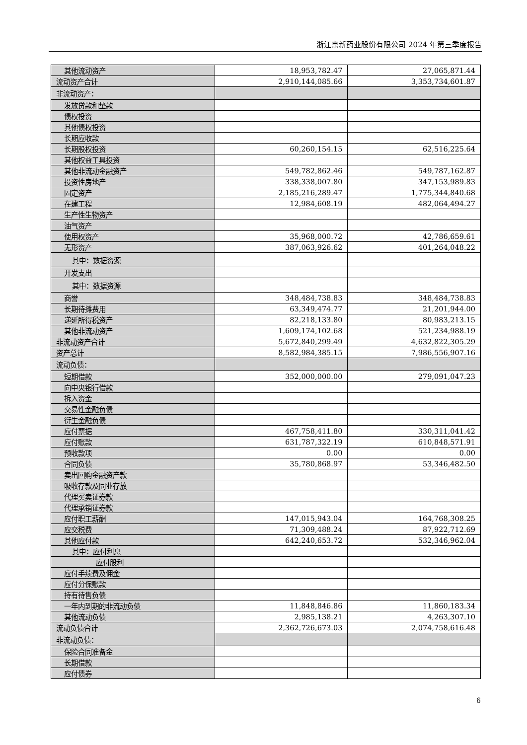浙江京新药业股份有限公司 2024 年第三季度报告
| 其他流动资产 | 18,953,782.47 | 27,065,871.44 |
| 流动资产合计 | 2,910,144,085.66 | 3,353,734,601.87 |
| 非流动资产： | | |
| 发放贷款和垫款 | | |
| 债权投资 | | |
| 其他债权投资 | | |
| 长期应收款 | | |
| 长期股权投资 | 60,260,154.15 | 62,516,225.64 |
| 其他权益工具投资 | | |
| 其他非流动金融资产 | 549,782,862.46 | 549,787,162.87 |
| 投资性房地产 | 338,338,007.80 | 347,153,989.83 |
| 固定资产 | 2,185,216,289.47 | 1,775,344,840.68 |
| 在建工程 | 12,984,608.19 | 482,064,494.27 |
| 生产性生物资产 | | |
| 油气资产 | | |
| 使用权资产 | 35,968,000.72 | 42,786,659.61 |
| 无形资产 | 387,063,926.62 | 401,264,048.22 |
| 其中：数据资源 | | |
| 开发支出 | | |
| 其中：数据资源 | | |
| 商誉 | 348,484,738.83 | 348,484,738.83 |
| 长期待摊费用 | 63,349,474.77 | 21,201,944.00 |
| 递延所得税资产 | 82,218,133.80 | 80,983,213.15 |
| 其他非流动资产 | 1,609,174,102.68 | 521,234,988.19 |
| 非流动资产合计 | 5,672,840,299.49 | 4,632,822,305.29 |
| 资产总计 | 8,582,984,385.15 | 7,986,556,907.16 |
| 流动负债： | | |
| 短期借款 | 352,000,000.00 | 279,091,047.23 |
| 向中央银行借款 | | |
| 拆入资金 | | |
| 交易性金融负债 | | |
| 衍生金融负债 | | |
| 应付票据 | 467,758,411.80 | 330,311,041.42 |
| 应付账款 | 631,787,322.19 | 610,848,571.91 |
| 预收款项 | 0.00 | 0.00 |
| 合同负债 | 35,780,868.97 | 53,346,482.50 |
| 卖出回购金融资产款 | | |
| 吸收存款及同业存放 | | |
| 代理买卖证券款 | | |
| 代理承销证券款 | | |
| 应付职工薪酬 | 147,015,943.04 | 164,768,308.25 |
| 应交税费 | 71,309,488.24 | 87,922,712.69 |
| 其他应付款 | 642,240,653.72 | 532,346,962.04 |
| 其中：应付利息 | | |
| 应付股利 | | |
| 应付手续费及佣金 | | |
| 应付分保账款 | | |
| 持有待售负债 | | |
| 一年内到期的非流动负债 | 11,848,846.86 | 11,860,183.34 |
| 其他流动负债 | 2,985,138.21 | 4,263,307.10 |
| 流动负债合计 | 2,362,726,673.03 | 2,074,758,616.48 |
| 非流动负债： | | |
| 保险合同准备金 | | |
| 长期借款 | | |
| 应付债券 | | |
6